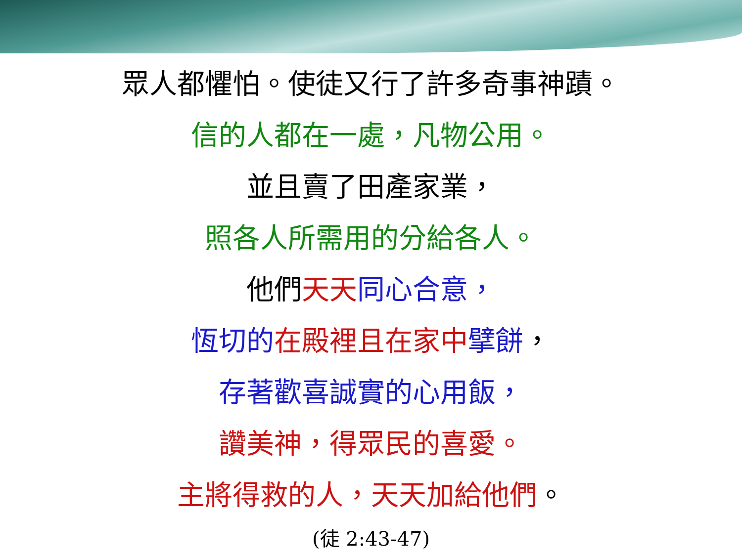眾人都懼怕。使徒又行了許多奇事神蹟。
信的人都在一處，凡物公用。
並且賣了田產家業，
照各人所需用的分給各人。
他們 天天 同心合意，
恆切的 在殿裡且在家中 擘餅，
存著歡喜誠實的心用飯，
讚美神，得眾民的喜愛。
主將得救的人，天天加給他們。
(徒 2:43-47)